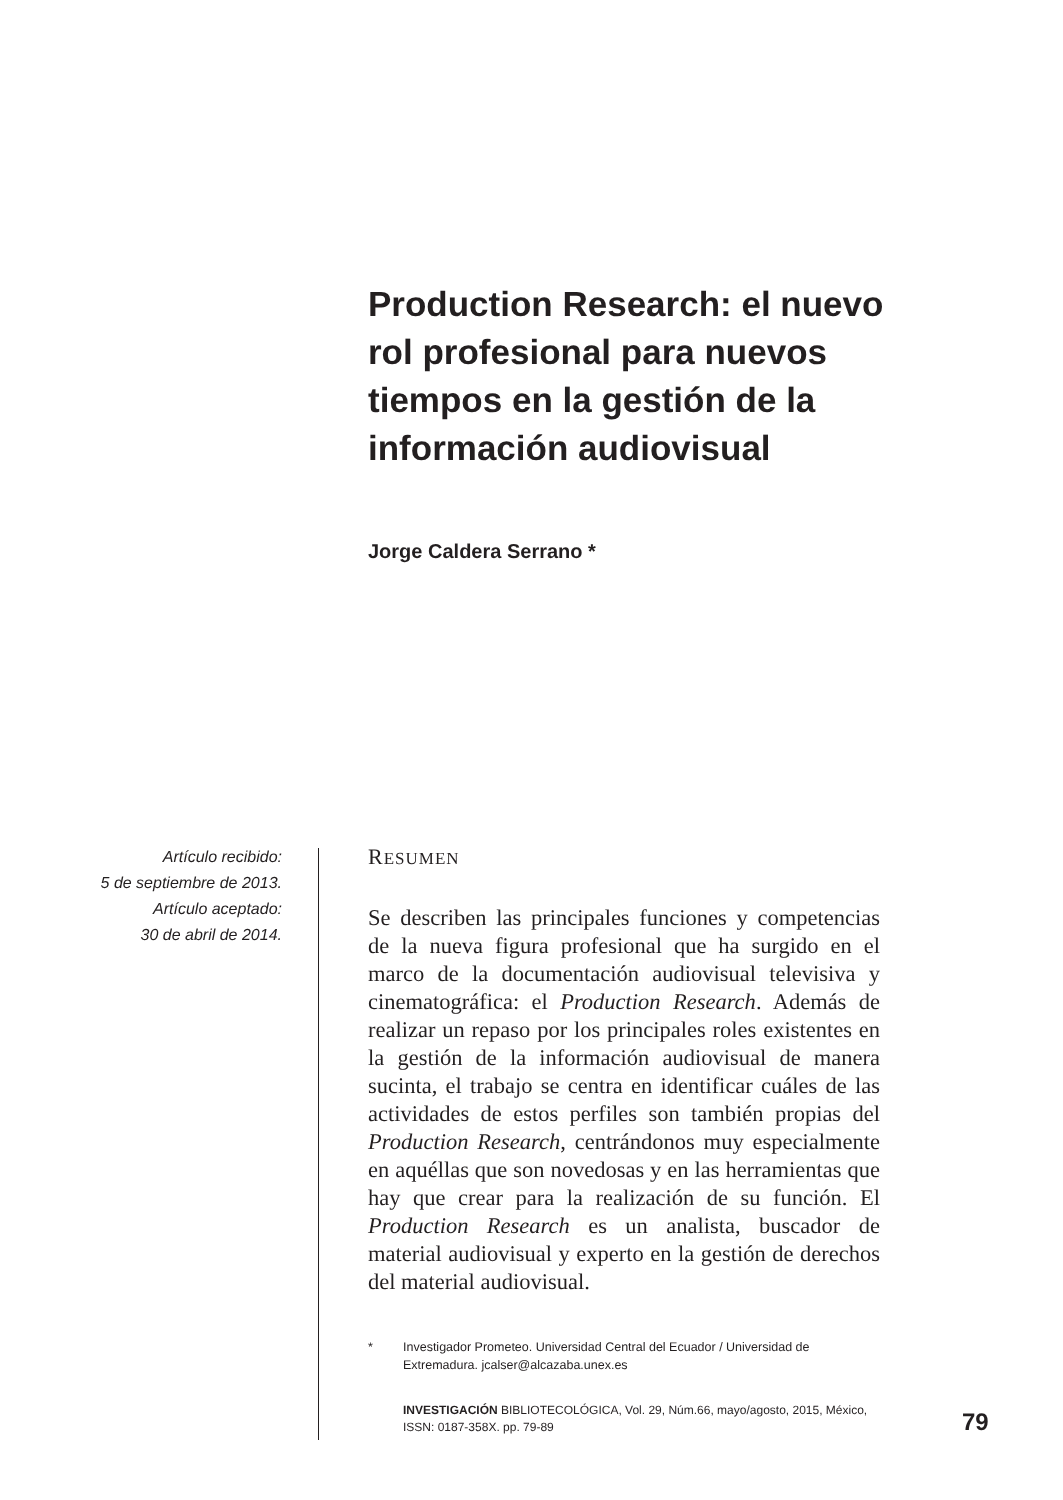Production Research: el nuevo rol profesional para nuevos tiempos en la gestión de la información audiovisual
Jorge Caldera Serrano *
Artículo recibido:
5 de septiembre de 2013.
Artículo aceptado:
30 de abril de 2014.
RESUMEN
Se describen las principales funciones y competencias de la nueva figura profesional que ha surgido en el marco de la documentación audiovisual televisiva y cinematográfica: el Production Research. Además de realizar un repaso por los principales roles existentes en la gestión de la información audiovisual de manera sucinta, el trabajo se centra en identificar cuáles de las actividades de estos perfiles son también propias del Production Research, centrándonos muy especialmente en aquéllas que son novedosas y en las herramientas que hay que crear para la realización de su función. El Production Research es un analista, buscador de material audiovisual y experto en la gestión de derechos del material audiovisual.
* Investigador Prometeo. Universidad Central del Ecuador / Universidad de Extremadura. jcalser@alcazaba.unex.es
INVESTIGACIÓN BIBLIOTECOLÓGICA, Vol. 29, Núm.66, mayo/agosto, 2015, México, ISSN: 0187-358X. pp. 79-89
79